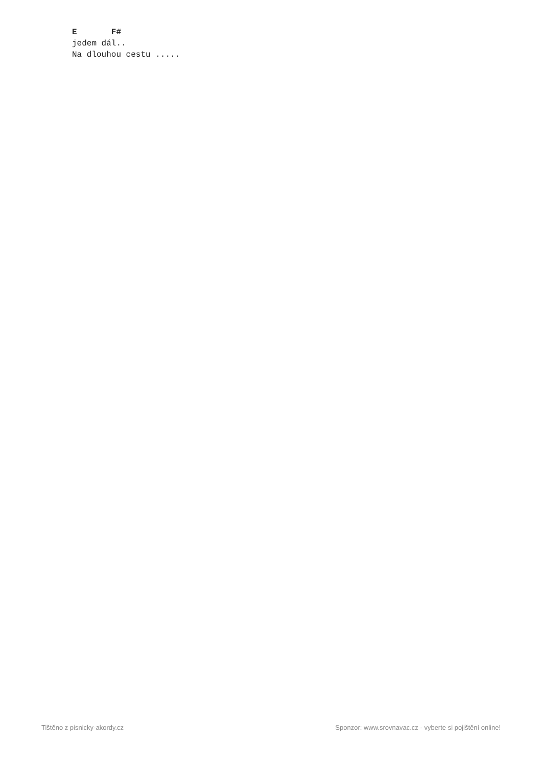E       F#
jedem dál..
Na dlouhou cestu .....
Tištěno z pisnicky-akordy.cz Sponzor: www.srovnavac.cz - vyberte si pojištění online!